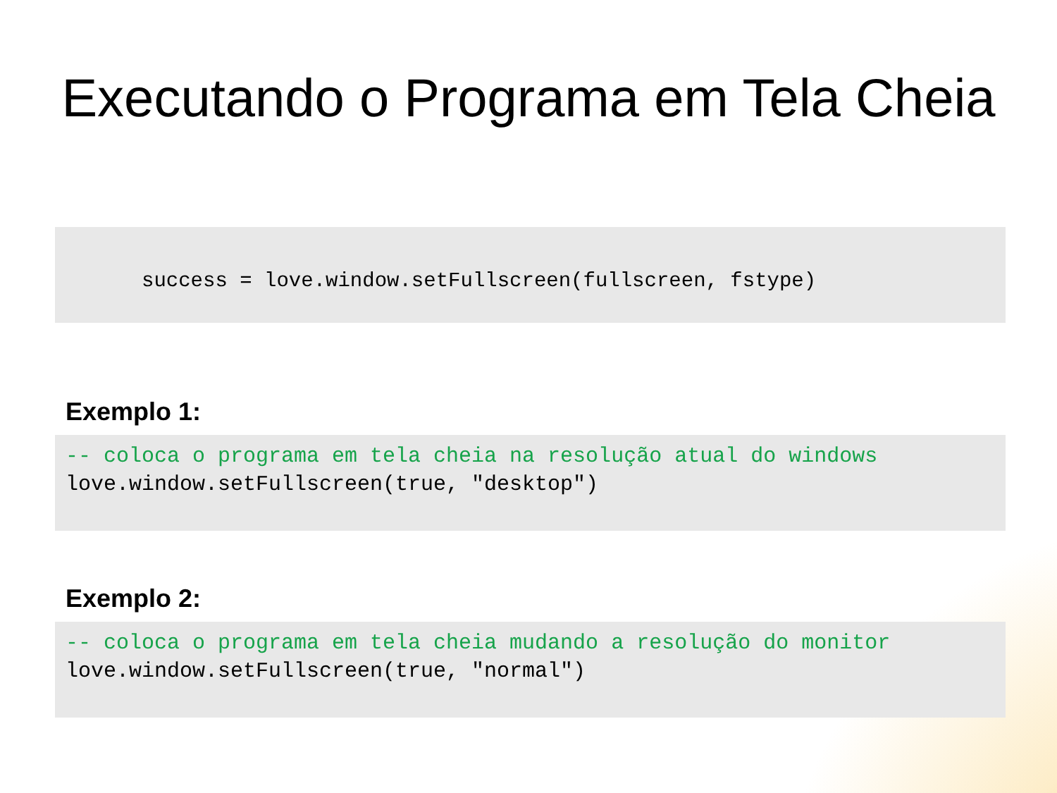Executando o Programa em Tela Cheia
success = love.window.setFullscreen(fullscreen, fstype)
Exemplo 1:
-- coloca o programa em tela cheia na resolução atual do windows love.window.setFullscreen(true, "desktop")
Exemplo 2:
-- coloca o programa em tela cheia mudando a resolução do monitor love.window.setFullscreen(true, "normal")